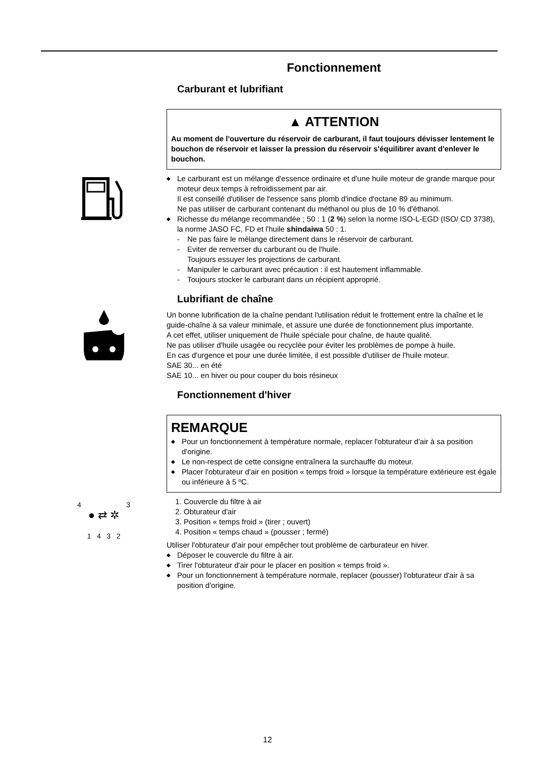Fonctionnement
Carburant et lubrifiant
▲ ATTENTION
Au moment de l'ouverture du réservoir de carburant, il faut toujours dévisser lentement le bouchon de réservoir et laisser la pression du réservoir s'équilibrer avant d'enlever le bouchon.
◆ Le carburant est un mélange d'essence ordinaire et d'une huile moteur de grande marque pour moteur deux temps à refroidissement par air.
Il est conseillé d'utiliser de l'essence sans plomb d'indice d'octane 89 au minimum.
Ne pas utiliser de carburant contenant du méthanol ou plus de 10 % d'éthanol.
◆ Richesse du mélange recommandée ; 50 : 1 (2 %) selon la norme ISO-L-EGD (ISO/ CD 3738), la norme JASO FC, FD et l'huile shindaiwa 50 : 1.
- Ne pas faire le mélange directement dans le réservoir de carburant.
- Eviter de renverser du carburant ou de l'huile.
Toujours essuyer les projections de carburant.
- Manipuler le carburant avec précaution : il est hautement inflammable.
- Toujours stocker le carburant dans un récipient approprié.
Lubrifiant de chaîne
Un bonne lubrification de la chaîne pendant l'utilisation réduit le frottement entre la chaîne et le guide-chaîne à sa valeur minimale, et assure une durée de fonctionnement plus importante.
A cet effet, utiliser uniquement de l'huile spéciale pour chaîne, de haute qualité.
Ne pas utiliser d'huile usagée ou recyclée pour éviter les problèmes de pompe à huile.
En cas d'urgence et pour une durée limitée, il est possible d'utiliser de l'huile moteur.
SAE 30... en été
SAE 10... en hiver ou pour couper du bois résineux
Fonctionnement d'hiver
REMARQUE
◆ Pour un fonctionnement à température normale, replacer l'obturateur d'air à sa position d'origine.
◆ Le non-respect de cette consigne entraînera la surchauffe du moteur.
◆ Placer l'obturateur d'air en position « temps froid » lorsque la température extérieure est égale ou inférieure à 5 ºC.
4 3
● ⇄ ✲
1 4 3 2
1. Couvercle du filtre à air
2. Obturateur d'air
3. Position « temps froid » (tirer ; ouvert)
4. Position « temps chaud » (pousser ; fermé)
Utiliser l'obturateur d'air pour empêcher tout problème de carburateur en hiver.
◆ Déposer le couvercle du filtre à air.
◆ Tirer l'obturateur d'air pour le placer en position « temps froid ».
◆ Pour un fonctionnement à température normale, replacer (pousser) l'obturateur d'air à sa position d'origine.
12